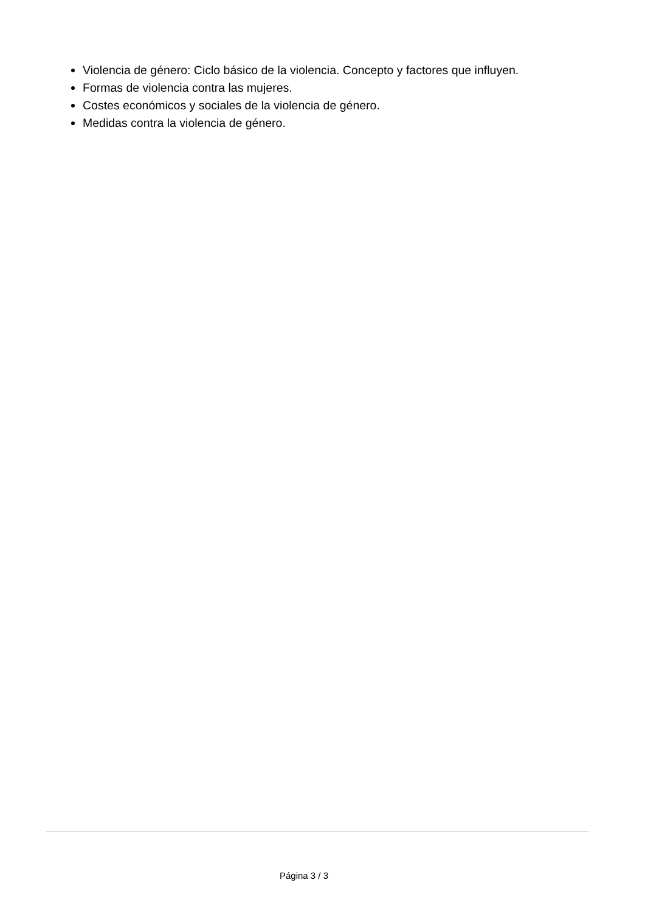Violencia de género: Ciclo básico de la violencia. Concepto y factores que influyen.
Formas de violencia contra las mujeres.
Costes económicos y sociales de la violencia de género.
Medidas contra la violencia de género.
Página 3 / 3